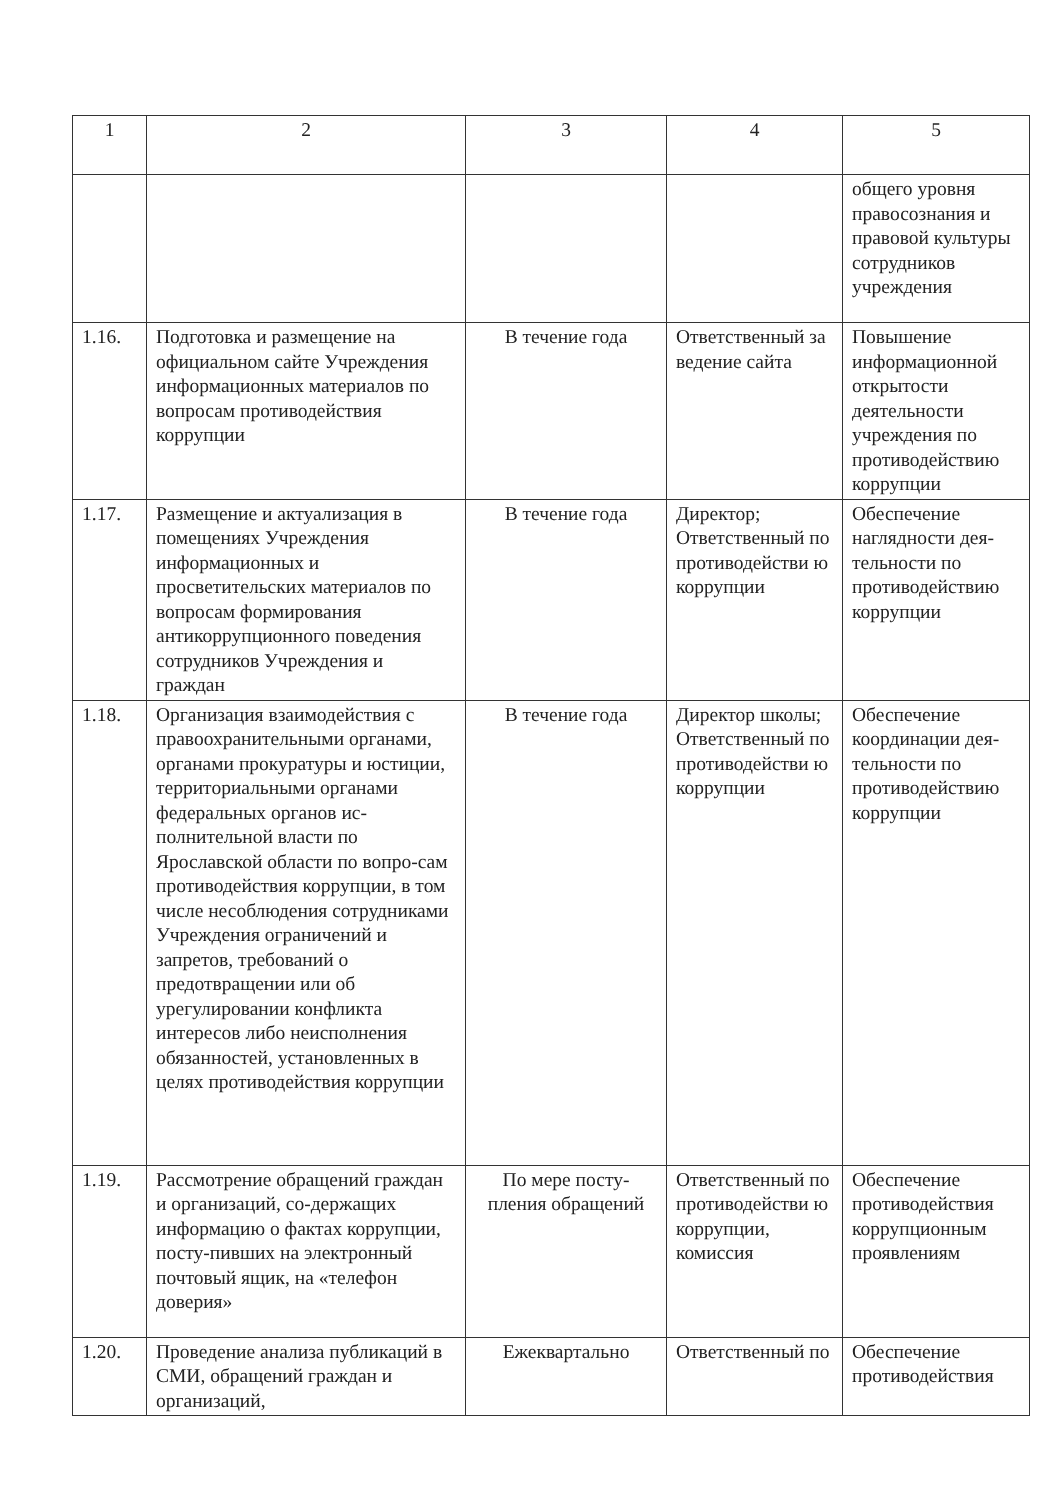| 1 | 2 | 3 | 4 | 5 |
| --- | --- | --- | --- | --- |
| | | | | общего уровня правосознания и правовой культуры сотрудников учреждения |
| 1.16. | Подготовка и размещение на официальном сайте Учреждения информационных материалов по вопросам противодействия коррупции | В течение года | Ответственный за ведение сайта | Повышение информационной открытости деятельности учреждения по противодействию коррупции |
| 1.17. | Размещение и актуализация в помещениях Учреждения информационных и просветительских материалов по вопросам формирования антикоррупционного поведения сотрудников Учреждения и граждан | В течение года | Директор; Ответственный по противодействи ю коррупции | Обеспечение наглядности дея-тельности по противодействию коррупции |
| 1.18. | Организация взаимодействия с правоохранительными органами, органами прокуратуры и юстиции, территориальными органами федеральных органов ис-полнительной власти по Ярославской области по вопро-сам противодействия коррупции, в том числе несоблюдения сотрудниками Учреждения ограничений и запретов, требований о предотвращении или об урегулировании конфликта интересов либо неисполнения обязанностей, установленных в целях противодействия коррупции | В течение года | Директор школы; Ответственный по противодействи ю коррупции | Обеспечение координации дея-тельности по противодействию коррупции |
| 1.19. | Рассмотрение обращений граждан и организаций, со-держащих информацию о фактах коррупции, посту-пивших на электронный почтовый ящик, на «телефон доверия» | По мере посту-пления обращений | Ответственный по противодействи ю коррупции, комиссия | Обеспечение противодействия коррупционным проявлениям |
| 1.20. | Проведение анализа публикаций в СМИ, обращений граждан и организаций, | Ежеквартально | Ответственный по | Обеспечение противодействия |